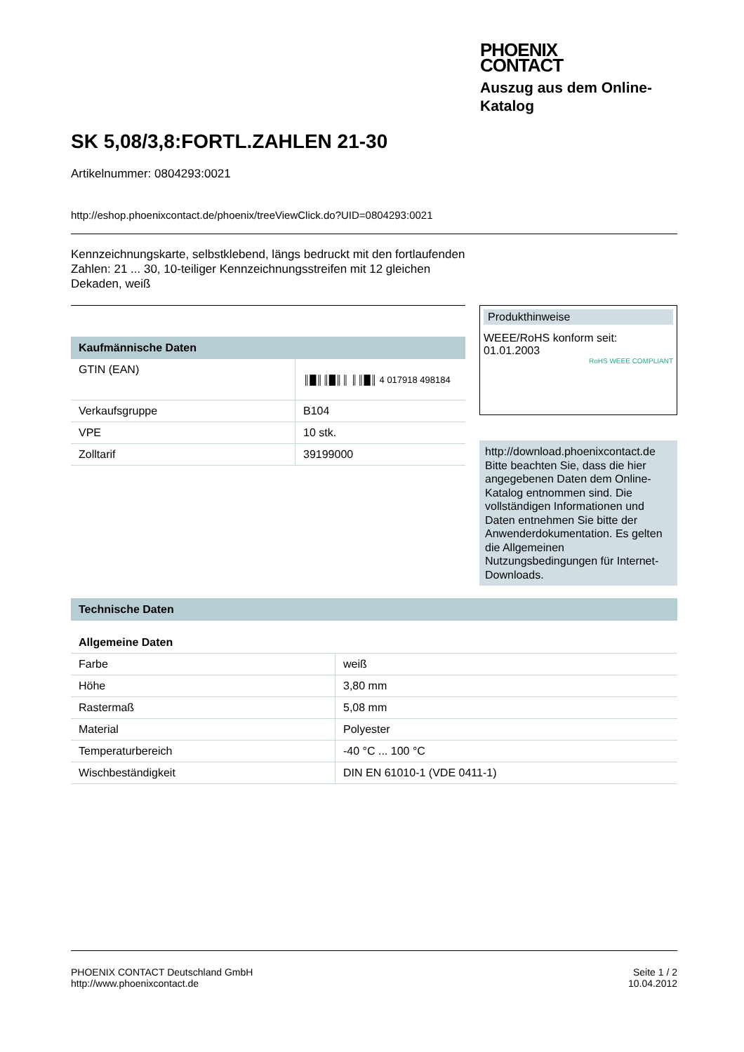PHOENIX
CONTACT
Auszug aus dem Online-
Katalog
SK 5,08/3,8:FORTL.ZAHLEN 21-30
Artikelnummer: 0804293:0021
http://eshop.phoenixcontact.de/phoenix/treeViewClick.do?UID=0804293:0021
Kennzeichnungskarte, selbstklebend, längs bedruckt mit den fortlaufenden Zahlen: 21 ... 30, 10-teiliger Kennzeichnungsstreifen mit 12 gleichen Dekaden, weiß
Kaufmännische Daten
| GTIN (EAN) | ║█║║█║║ ║║█║ 4 017918 498184 |
| Verkaufsgruppe | B104 |
| VPE | 10 stk. |
| Zolltarif | 39199000 |
Produkthinweise
WEEE/RoHS konform seit:
01.01.2003
RoHS WEEE COMPLIANT
http://download.phoenixcontact.de
Bitte beachten Sie, dass die hier angegebenen Daten dem Online-Katalog entnommen sind. Die vollständigen Informationen und Daten entnehmen Sie bitte der Anwenderdokumentation. Es gelten die Allgemeinen Nutzungsbedingungen für Internet-Downloads.
Technische Daten
Allgemeine Daten
| Farbe | weiß |
| Höhe | 3,80 mm |
| Rastermaß | 5,08 mm |
| Material | Polyester |
| Temperaturbereich | -40 °C ... 100 °C |
| Wischbeständigkeit | DIN EN 61010-1 (VDE 0411-1) |
PHOENIX CONTACT Deutschland GmbH
http://www.phoenixcontact.de
Seite 1 / 2
10.04.2012